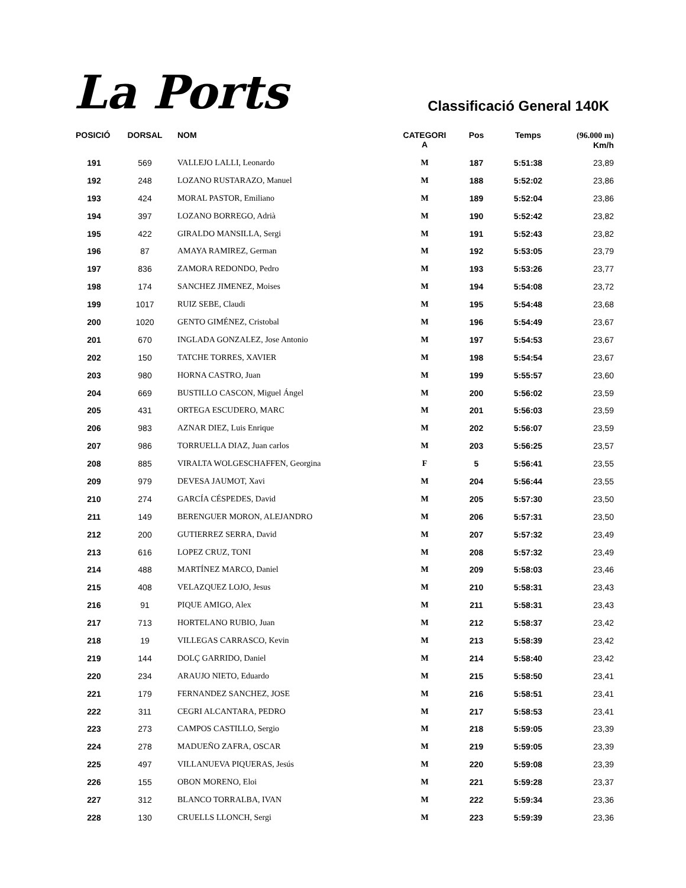La Ports
Classificació General 140K
| POSICIÓ | DORSAL | NOM | CATEGORI A | Pos | Temps | (96.000 m) Km/h |
| --- | --- | --- | --- | --- | --- | --- |
| 191 | 569 | VALLEJO LALLI, Leonardo | M | 187 | 5:51:38 | 23,89 |
| 192 | 248 | LOZANO RUSTARAZO, Manuel | M | 188 | 5:52:02 | 23,86 |
| 193 | 424 | MORAL PASTOR, Emiliano | M | 189 | 5:52:04 | 23,86 |
| 194 | 397 | LOZANO BORREGO, Adrià | M | 190 | 5:52:42 | 23,82 |
| 195 | 422 | GIRALDO MANSILLA, Sergi | M | 191 | 5:52:43 | 23,82 |
| 196 | 87 | AMAYA RAMIREZ, German | M | 192 | 5:53:05 | 23,79 |
| 197 | 836 | ZAMORA REDONDO, Pedro | M | 193 | 5:53:26 | 23,77 |
| 198 | 174 | SANCHEZ JIMENEZ, Moises | M | 194 | 5:54:08 | 23,72 |
| 199 | 1017 | RUIZ SEBE, Claudi | M | 195 | 5:54:48 | 23,68 |
| 200 | 1020 | GENTO GIMÉNEZ, Cristobal | M | 196 | 5:54:49 | 23,67 |
| 201 | 670 | INGLADA GONZALEZ, Jose Antonio | M | 197 | 5:54:53 | 23,67 |
| 202 | 150 | TATCHE TORRES, XAVIER | M | 198 | 5:54:54 | 23,67 |
| 203 | 980 | HORNA CASTRO, Juan | M | 199 | 5:55:57 | 23,60 |
| 204 | 669 | BUSTILLO CASCON, Miguel Ángel | M | 200 | 5:56:02 | 23,59 |
| 205 | 431 | ORTEGA ESCUDERO, MARC | M | 201 | 5:56:03 | 23,59 |
| 206 | 983 | AZNAR DIEZ, Luis Enrique | M | 202 | 5:56:07 | 23,59 |
| 207 | 986 | TORRUELLA DIAZ, Juan carlos | M | 203 | 5:56:25 | 23,57 |
| 208 | 885 | VIRALTA WOLGESCHAFFEN, Georgina | F | 5 | 5:56:41 | 23,55 |
| 209 | 979 | DEVESA JAUMOT, Xavi | M | 204 | 5:56:44 | 23,55 |
| 210 | 274 | GARCÍA CÉSPEDES, David | M | 205 | 5:57:30 | 23,50 |
| 211 | 149 | BERENGUER MORON, ALEJANDRO | M | 206 | 5:57:31 | 23,50 |
| 212 | 200 | GUTIERREZ SERRA, David | M | 207 | 5:57:32 | 23,49 |
| 213 | 616 | LOPEZ CRUZ, TONI | M | 208 | 5:57:32 | 23,49 |
| 214 | 488 | MARTÍNEZ MARCO, Daniel | M | 209 | 5:58:03 | 23,46 |
| 215 | 408 | VELAZQUEZ LOJO, Jesus | M | 210 | 5:58:31 | 23,43 |
| 216 | 91 | PIQUE AMIGO, Alex | M | 211 | 5:58:31 | 23,43 |
| 217 | 713 | HORTELANO RUBIO, Juan | M | 212 | 5:58:37 | 23,42 |
| 218 | 19 | VILLEGAS CARRASCO, Kevin | M | 213 | 5:58:39 | 23,42 |
| 219 | 144 | DOLÇ GARRIDO, Daniel | M | 214 | 5:58:40 | 23,42 |
| 220 | 234 | ARAUJO NIETO, Eduardo | M | 215 | 5:58:50 | 23,41 |
| 221 | 179 | FERNANDEZ SANCHEZ, JOSE | M | 216 | 5:58:51 | 23,41 |
| 222 | 311 | CEGRI ALCANTARA, PEDRO | M | 217 | 5:58:53 | 23,41 |
| 223 | 273 | CAMPOS CASTILLO, Sergio | M | 218 | 5:59:05 | 23,39 |
| 224 | 278 | MADUEÑO ZAFRA, OSCAR | M | 219 | 5:59:05 | 23,39 |
| 225 | 497 | VILLANUEVA PIQUERAS, Jesús | M | 220 | 5:59:08 | 23,39 |
| 226 | 155 | OBON MORENO, Eloi | M | 221 | 5:59:28 | 23,37 |
| 227 | 312 | BLANCO TORRALBA, IVAN | M | 222 | 5:59:34 | 23,36 |
| 228 | 130 | CRUELLS LLONCH, Sergi | M | 223 | 5:59:39 | 23,36 |